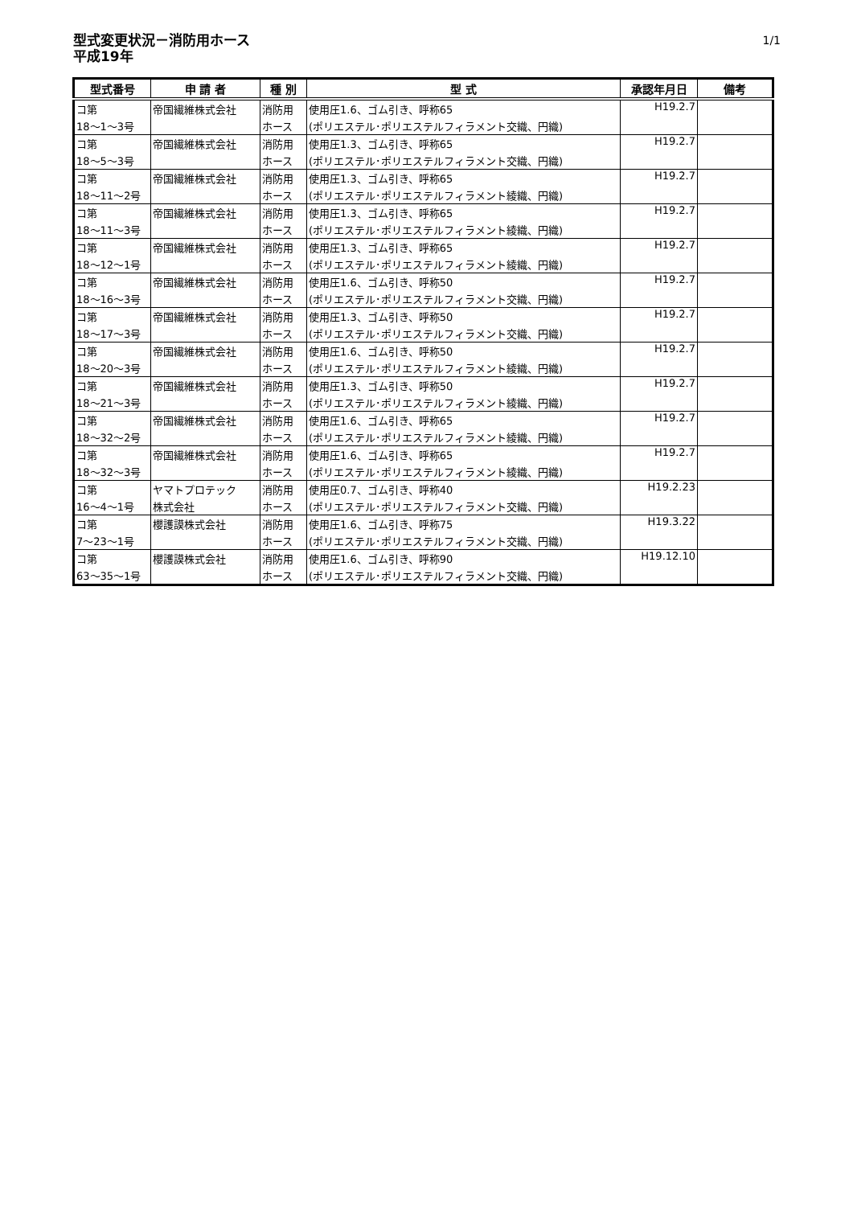型式変更状況－消防用ホース
平成19年
1/1
| 型式番号 | 申 請 者 | 種 別 | 型 式 | 承認年月日 | 備考 |
| --- | --- | --- | --- | --- | --- |
| コ第 | 帝国繊維株式会社 | 消防用 | 使用圧1.6、ゴム引き、呼称65 | H19.2.7 | |
| 18～1～3号 | | ホース | (ポリエステル･ポリエステルフィラメント交織、円織) | | |
| コ第 | 帝国繊維株式会社 | 消防用 | 使用圧1.3、ゴム引き、呼称65 | H19.2.7 | |
| 18～5～3号 | | ホース | (ポリエステル･ポリエステルフィラメント交織、円織) | | |
| コ第 | 帝国繊維株式会社 | 消防用 | 使用圧1.3、ゴム引き、呼称65 | H19.2.7 | |
| 18～11～2号 | | ホース | (ポリエステル･ポリエステルフィラメント綾織、円織) | | |
| コ第 | 帝国繊維株式会社 | 消防用 | 使用圧1.3、ゴム引き、呼称65 | H19.2.7 | |
| 18～11～3号 | | ホース | (ポリエステル･ポリエステルフィラメント綾織、円織) | | |
| コ第 | 帝国繊維株式会社 | 消防用 | 使用圧1.3、ゴム引き、呼称65 | H19.2.7 | |
| 18～12～1号 | | ホース | (ポリエステル･ポリエステルフィラメント綾織、円織) | | |
| コ第 | 帝国繊維株式会社 | 消防用 | 使用圧1.6、ゴム引き、呼称50 | H19.2.7 | |
| 18～16～3号 | | ホース | (ポリエステル･ポリエステルフィラメント交織、円織) | | |
| コ第 | 帝国繊維株式会社 | 消防用 | 使用圧1.3、ゴム引き、呼称50 | H19.2.7 | |
| 18～17～3号 | | ホース | (ポリエステル･ポリエステルフィラメント交織、円織) | | |
| コ第 | 帝国繊維株式会社 | 消防用 | 使用圧1.6、ゴム引き、呼称50 | H19.2.7 | |
| 18～20～3号 | | ホース | (ポリエステル･ポリエステルフィラメント綾織、円織) | | |
| コ第 | 帝国繊維株式会社 | 消防用 | 使用圧1.3、ゴム引き、呼称50 | H19.2.7 | |
| 18～21～3号 | | ホース | (ポリエステル･ポリエステルフィラメント綾織、円織) | | |
| コ第 | 帝国繊維株式会社 | 消防用 | 使用圧1.6、ゴム引き、呼称65 | H19.2.7 | |
| 18～32～2号 | | ホース | (ポリエステル･ポリエステルフィラメント綾織、円織) | | |
| コ第 | 帝国繊維株式会社 | 消防用 | 使用圧1.6、ゴム引き、呼称65 | H19.2.7 | |
| 18～32～3号 | | ホース | (ポリエステル･ポリエステルフィラメント綾織、円織) | | |
| コ第 | ヤマトプロテック | 消防用 | 使用圧0.7、ゴム引き、呼称40 | H19.2.23 | |
| 16～4～1号 | 株式会社 | ホース | (ポリエステル･ポリエステルフィラメント交織、円織) | | |
| コ第 | 櫻護謨株式会社 | 消防用 | 使用圧1.6、ゴム引き、呼称75 | H19.3.22 | |
| 7～23～1号 | | ホース | (ポリエステル･ポリエステルフィラメント交織、円織) | | |
| コ第 | 櫻護謨株式会社 | 消防用 | 使用圧1.6、ゴム引き、呼称90 | H19.12.10 | |
| 63～35～1号 | | ホース | (ポリエステル･ポリエステルフィラメント交織、円織) | | |